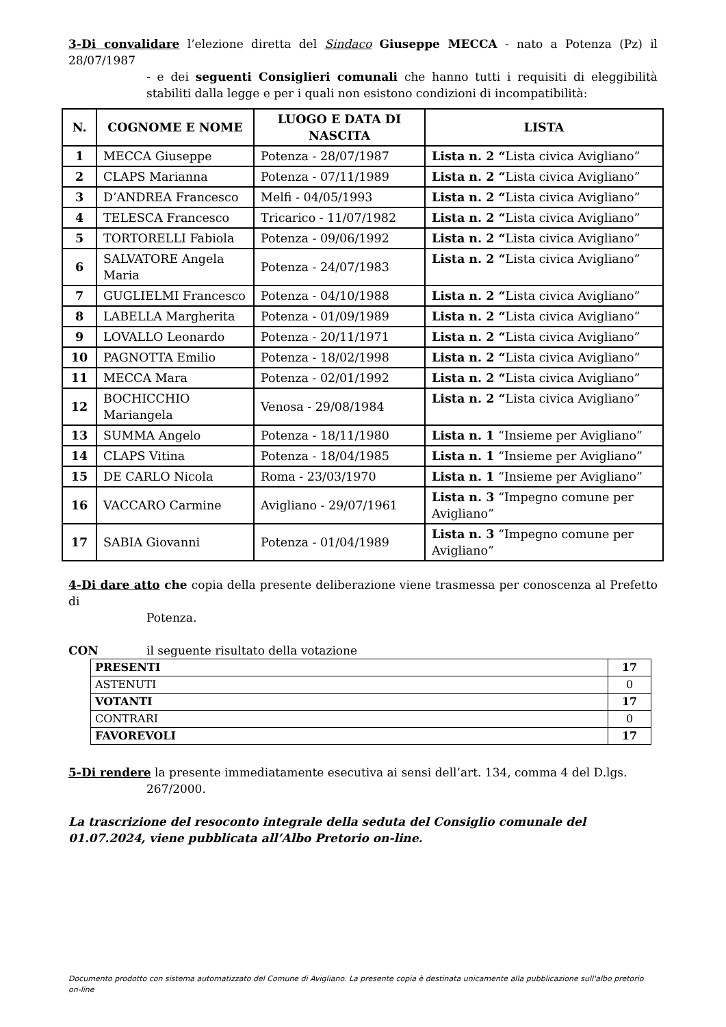3-Di convalidare l’elezione diretta del Sindaco Giuseppe MECCA - nato a Potenza (Pz) il 28/07/1987
- e dei seguenti Consiglieri comunali che hanno tutti i requisiti di eleggibilità stabiliti dalla legge e per i quali non esistono condizioni di incompatibilità:
| N. | COGNOME E NOME | LUOGO E DATA DI NASCITA | LISTA |
| --- | --- | --- | --- |
| 1 | MECCA Giuseppe | Potenza - 28/07/1987 | Lista n. 2 “ Lista civica Avigliano” |
| 2 | CLAPS Marianna | Potenza - 07/11/1989 | Lista n. 2 “ Lista civica Avigliano” |
| 3 | D’ANDREA Francesco | Melfi - 04/05/1993 | Lista n. 2 “ Lista civica Avigliano” |
| 4 | TELESCA Francesco | Tricarico - 11/07/1982 | Lista n. 2 “ Lista civica Avigliano” |
| 5 | TORTORELLI Fabiola | Potenza - 09/06/1992 | Lista n. 2 “ Lista civica Avigliano” |
| 6 | SALVATORE Angela Maria | Potenza - 24/07/1983 | Lista n. 2 “ Lista civica Avigliano” |
| 7 | GUGLIELMI Francesco | Potenza - 04/10/1988 | Lista n. 2 “ Lista civica Avigliano” |
| 8 | LABELLA Margherita | Potenza - 01/09/1989 | Lista n. 2 “ Lista civica Avigliano” |
| 9 | LOVALLO Leonardo | Potenza - 20/11/1971 | Lista n. 2 “ Lista civica Avigliano” |
| 10 | PAGNOTTA Emilio | Potenza - 18/02/1998 | Lista n. 2 “ Lista civica Avigliano” |
| 11 | MECCA Mara | Potenza - 02/01/1992 | Lista n. 2 “ Lista civica Avigliano” |
| 12 | BOCHICCHIO Mariangela | Venosa - 29/08/1984 | Lista n. 2 “ Lista civica Avigliano” |
| 13 | SUMMA Angelo | Potenza - 18/11/1980 | Lista n. 1 “Insieme per Avigliano” |
| 14 | CLAPS Vitina | Potenza - 18/04/1985 | Lista n. 1 “Insieme per Avigliano” |
| 15 | DE CARLO Nicola | Roma - 23/03/1970 | Lista n. 1 “Insieme per Avigliano” |
| 16 | VACCARO Carmine | Avigliano - 29/07/1961 | Lista n. 3 “Impegno comune per Avigliano” |
| 17 | SABIA Giovanni | Potenza - 01/04/1989 | Lista n. 3 “Impegno comune per Avigliano” |
4-Di dare atto che copia della presente deliberazione viene trasmessa per conoscenza al Prefetto di
Potenza.
CON il seguente risultato della votazione
| PRESENTI | 17 |
| ASTENUTI | 0 |
| VOTANTI | 17 |
| CONTRARI | 0 |
| FAVOREVOLI | 17 |
5-Di rendere la presente immediatamente esecutiva ai sensi dell’art. 134, comma 4 del D.lgs.
267/2000.
La trascrizione del resoconto integrale della seduta del Consiglio comunale del 01.07.2024, viene pubblicata all’Albo Pretorio on-line.
Documento prodotto con sistema automatizzato del Comune di Avigliano. La presente copia è destinata unicamente alla pubblicazione sull'albo pretorio on-line